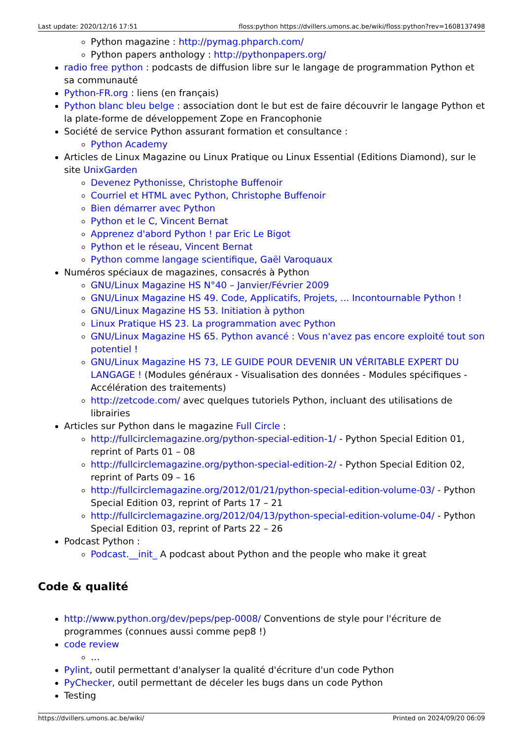Last update: 2020/12/16 17:51 floss:python https://dvillers.umons.ac.be/wiki/floss:python?rev=1608137498
Python magazine : http://pymag.phparch.com/
Python papers anthology : http://pythonpapers.org/
radio free python : podcasts de diffusion libre sur le langage de programmation Python et sa communauté
Python-FR.org : liens (en français)
Python blanc bleu belge : association dont le but est de faire découvrir le langage Python et la plate-forme de développement Zope en Francophonie
Société de service Python assurant formation et consultance :
Python Academy
Articles de Linux Magazine ou Linux Pratique ou Linux Essential (Editions Diamond), sur le site UnixGarden
Devenez Pythonisse, Christophe Buffenoir
Courriel et HTML avec Python, Christophe Buffenoir
Bien démarrer avec Python
Python et le C, Vincent Bernat
Apprenez d'abord Python ! par Eric Le Bigot
Python et le réseau, Vincent Bernat
Python comme langage scientifique, Gaël Varoquaux
Numéros spéciaux de magazines, consacrés à Python
GNU/Linux Magazine HS N°40 – Janvier/Février 2009
GNU/Linux Magazine HS 49. Code, Applicatifs, Projets, ... Incontournable Python !
GNU/Linux Magazine HS 53. Initiation à python
Linux Pratique HS 23. La programmation avec Python
GNU/Linux Magazine HS 65. Python avancé : Vous n'avez pas encore exploité tout son potentiel !
GNU/Linux Magazine HS 73, LE GUIDE POUR DEVENIR UN VÉRITABLE EXPERT DU LANGAGE ! (Modules généraux - Visualisation des données - Modules spécifiques - Accélération des traitements)
http://zetcode.com/ avec quelques tutoriels Python, incluant des utilisations de librairies
Articles sur Python dans le magazine Full Circle :
http://fullcirclemagazine.org/python-special-edition-1/ - Python Special Edition 01, reprint of Parts 01 – 08
http://fullcirclemagazine.org/python-special-edition-2/ - Python Special Edition 02, reprint of Parts 09 – 16
http://fullcirclemagazine.org/2012/01/21/python-special-edition-volume-03/ - Python Special Edition 03, reprint of Parts 17 – 21
http://fullcirclemagazine.org/2012/04/13/python-special-edition-volume-04/ - Python Special Edition 03, reprint of Parts 22 – 26
Podcast Python :
Podcast.__init_ A podcast about Python and the people who make it great
Code & qualité
http://www.python.org/dev/peps/pep-0008/ Conventions de style pour l'écriture de programmes (connues aussi comme pep8 !)
code review
…
Pylint, outil permettant d'analyser la qualité d'écriture d'un code Python
PyChecker, outil permettant de déceler les bugs dans un code Python
Testing
https://dvillers.umons.ac.be/wiki/ Printed on 2024/09/20 06:09